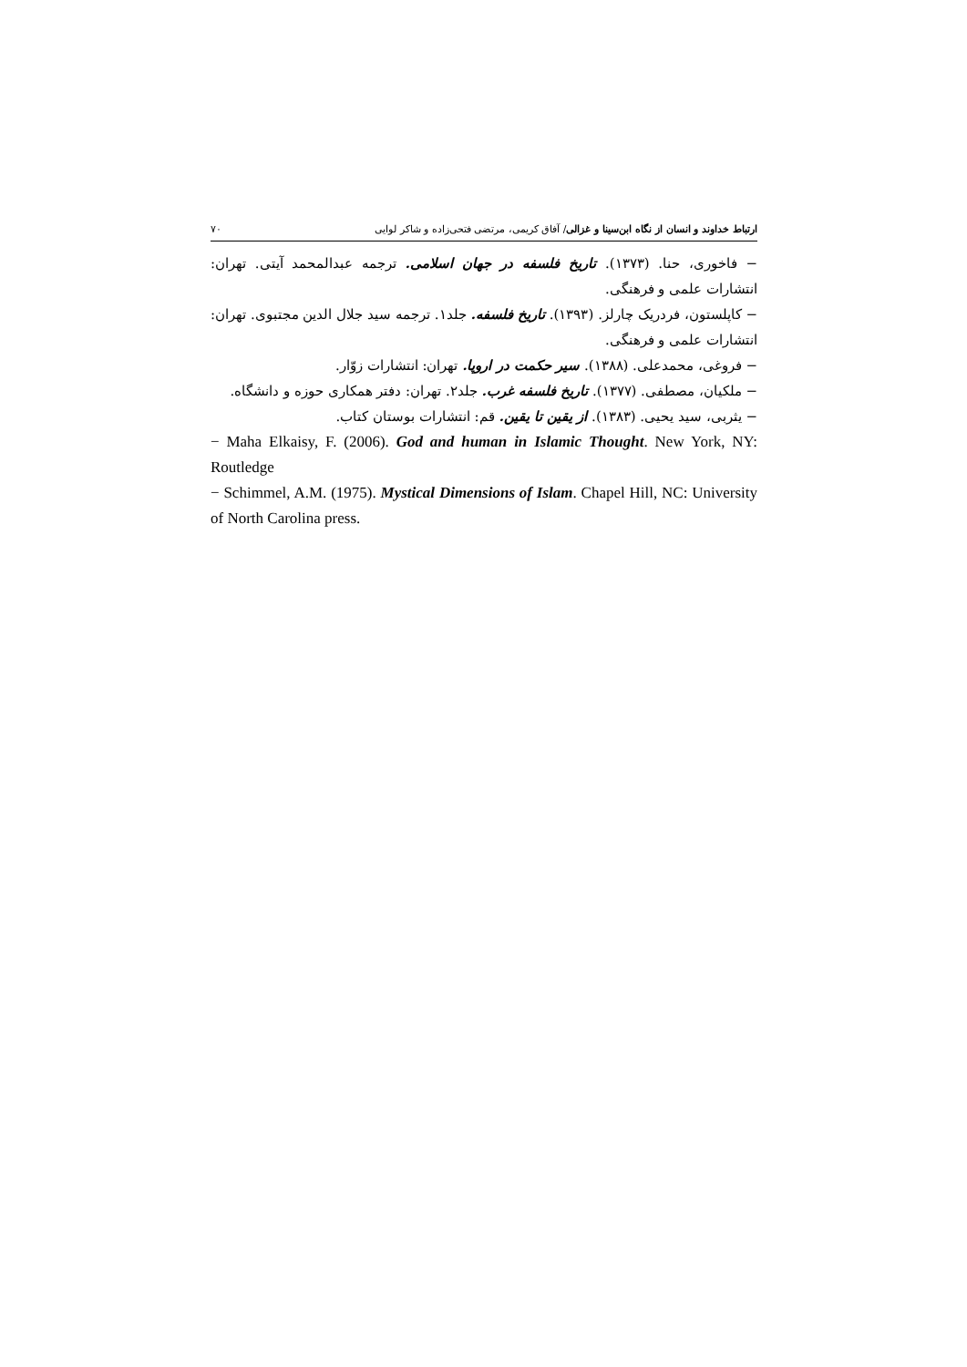ارتباط خداوند و انسان از نگاه ابن‌سینا و غزالی/ آفاق کریمی، مرتضی فتحی‌زاده و شاکر لوایی ۷۰
− فاخوری، حنا. (۱۳۷۳). تاریخ فلسفه در جهان اسلامی. ترجمه عبدالمحمد آیتی. تهران: انتشارات علمی و فرهنگی.
− کاپلستون، فردریک چارلز. (۱۳۹۳). تاریخ فلسفه. جلد۱. ترجمه سید جلال الدین مجتبوی. تهران: انتشارات علمی و فرهنگی.
− فروغی، محمدعلی. (۱۳۸۸). سیر حکمت در اروپا. تهران: انتشارات زوّار.
− ملکیان، مصطفی. (۱۳۷۷). تاریخ فلسفه غرب. جلد۲. تهران: دفتر همکاری حوزه و دانشگاه.
− یثربی، سید یحیی. (۱۳۸۳). از یقین تا یقین. قم: انتشارات بوستان کتاب.
− Maha Elkaisy, F. (2006). God and human in Islamic Thought. New York, NY: Routledge
− Schimmel, A.M. (1975). Mystical Dimensions of Islam. Chapel Hill, NC: University of North Carolina press.